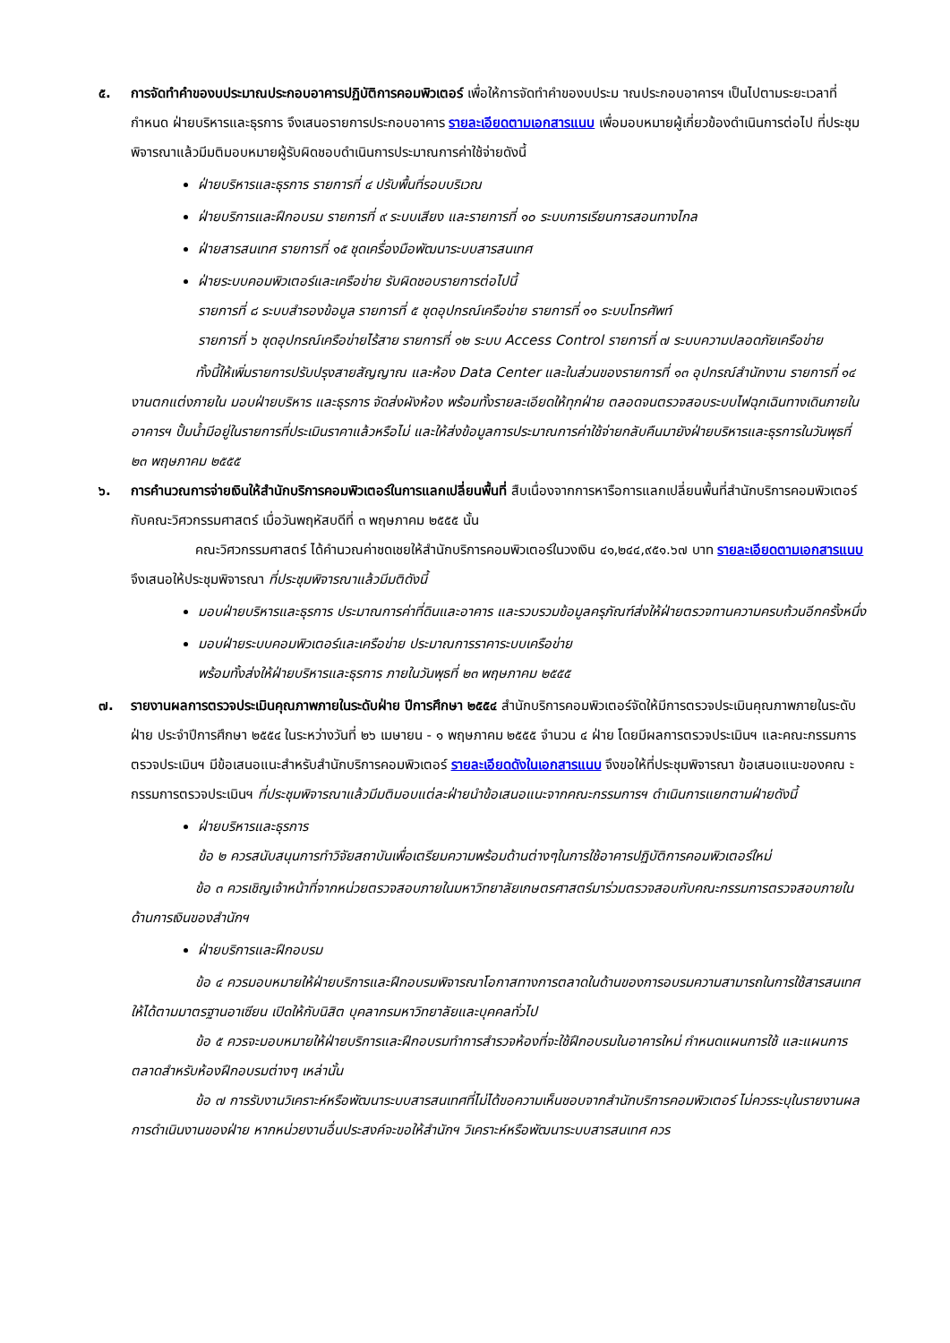๕. การจัดทำคำของบประมาณประกอบอาคารปฏิบัติการคอมพิวเตอร์ เพื่อให้การจัดทำคำของบประม าณประกอบอาคารฯ เป็นไปตามระยะเวลาที่กำหนด ฝ่ายบริหารและธุรการ จึงเสนอรายการประกอบอาคาร รายละเอียดตามเอกสารแนบ เพื่อมอบหมายผู้เกี่ยวข้องดำเนินการต่อไป ที่ประชุมพิจารณาแล้วมีมติมอบหมายผู้รับผิดชอบดำเนินการประมาณการค่าใช้จ่ายดังนี้
ฝ่ายบริหารและธุรการ รายการที่ ๔ ปรับพื้นที่รอบบริเวณ
ฝ่ายบริการและฝึกอบรม รายการที่ ๙ ระบบเสียง และรายการที่ ๑๐ ระบบการเรียนการสอนทางไกล
ฝ่ายสารสนเทศ รายการที่ ๑๕ ชุดเครื่องมือพัฒนาระบบสารสนเทศ
ฝ่ายระบบคอมพิวเตอร์และเครือข่าย รับผิดชอบรายการต่อไปนี้
รายการที่ ๘ ระบบสำรองข้อมูล รายการที่ ๕ ชุดอุปกรณ์เครือข่าย รายการที่ ๑๑ ระบบโทรศัพท์
รายการที่ ๖ ชุดอุปกรณ์เครือข่ายไร้สาย รายการที่ ๑๒ ระบบ Access Control รายการที่ ๗ ระบบความปลอดภัยเครือข่าย
ทั้งนี้ให้เพิ่มรายการปรับปรุงสายสัญญาณ และห้อง Data Center และในส่วนของรายการที่ ๑๓ อุปกรณ์สำนักงาน รายการที่ ๑๔ งานตกแต่งภายใน มอบฝ่ายบริหาร และธุรการ จัดส่งผังห้อง พร้อมทั้งรายละเอียดให้ทุกฝ่าย ตลอดจนตรวจสอบระบบไฟฉุกเฉินทางเดินภายในอาคารฯ ปั้มน้ำมีอยู่ในรายการที่ประเมินราคาแล้วหรือไม่ และให้ส่งข้อมูลการประมาณการค่าใช้จ่ายกลับคืนมายังฝ่ายบริหารและธุรการในวันพุธที่ ๒๓ พฤษภาคม ๒๕๕๕
๖. การคำนวณการจ่ายเงินให้สำนักบริการคอมพิวเตอร์ในการแลกเปลี่ยนพื้นที่ สืบเนื่องจากการหารือการแลกเปลี่ยนพื้นที่สำนักบริการคอมพิวเตอร์กับคณะวิศวกรรมศาสตร์ เมื่อวันพฤหัสบดีที่ ๓ พฤษภาคม ๒๕๕๕ นั้น
คณะวิศวกรรมศาสตร์ ได้คำนวณค่าชดเชยให้สำนักบริการคอมพิวเตอร์ในวงเงิน ๔๑,๒๔๔,๙๕๑.๖๗ บาท รายละเอียดตามเอกสารแนบ จึงเสนอให้ประชุมพิจารณา ที่ประชุมพิจารณาแล้วมีมติดังนี้
มอบฝ่ายบริหารและธุรการ ประมาณการค่าที่ดินและอาคาร และรวบรวมข้อมูลครุภัณฑ์ส่งให้ฝ่ายตรวจทานความครบถ้วนอีกครั้งหนึ่ง
มอบฝ่ายระบบคอมพิวเตอร์และเครือข่าย ประมาณการราคาระบบเครือข่าย
พร้อมทั้งส่งให้ฝ่ายบริหารและธุรการ ภายในวันพุธที่ ๒๓ พฤษภาคม ๒๕๕๕
๗. รายงานผลการตรวจประเมินคุณภาพภายในระดับฝ่าย ปีการศึกษา ๒๕๕๔ สำนักบริการคอมพิวเตอร์จัดให้มีการตรวจประเมินคุณภาพภายในระดับฝ่าย ประจำปีการศึกษา ๒๕๕๔ ในระหว่างวันที่ ๒๖ เมษายน - ๑ พฤษภาคม ๒๕๕๕ จำนวน ๔ ฝ่าย โดยมีผลการตรวจประเมินฯ และคณะกรรมการตรวจประเมินฯ มีข้อเสนอแนะสำหรับสำนักบริการคอมพิวเตอร์ รายละเอียดดังในเอกสารแนบ จึงขอให้ที่ประชุมพิจารณา ข้อเสนอแนะของคณ ะกรรมการตรวจประเมินฯ ที่ประชุมพิจารณาแล้วมีมติมอบแต่ละฝ่ายนำข้อเสนอแนะจากคณะกรรมการฯ ดำเนินการแยกตามฝ่ายดังนี้
ฝ่ายบริหารและธุรการ
ข้อ ๒ ควรสนับสนุนการทำวิจัยสถาบันเพื่อเตรียมความพร้อมด้านต่างๆในการใช้อาคารปฏิบัติการคอมพิวเตอร์ใหม่
ข้อ ๓ ควรเชิญเจ้าหน้าที่จากหน่วยตรวจสอบภายในมหาวิทยาลัยเกษตรศาสตร์มาร่วมตรวจสอบกับคณะกรรมการตรวจสอบภายในด้านการเงินของสำนักฯ
ฝ่ายบริการและฝึกอบรม
ข้อ ๔ ควรมอบหมายให้ฝ่ายบริการและฝึกอบรมพิจารณาโอกาสทางการตลาดในด้านของการอบรมความสามารถในการใช้สารสนเทศให้ได้ตามมาตรฐานอาเซียน เปิดให้กับนิสิต บุคลากรมหาวิทยาลัยและบุคคลทั่วไป
ข้อ ๕ ควรจะมอบหมายให้ฝ่ายบริการและฝึกอบรมทำการสำรวจห้องที่จะใช้ฝึกอบรมในอาคารใหม่ กำหนดแผนการใช้ และแผนการตลาดสำหรับห้องฝึกอบรมต่างๆ เหล่านั้น
ข้อ ๗ การรับงานวิเคราะห์หรือพัฒนาระบบสารสนเทศที่ไม่ได้ขอความเห็นชอบจากสำนักบริการคอมพิวเตอร์ ไม่ควรระบุในรายงานผลการดำเนินงานของฝ่าย หากหน่วยงานอื่นประสงค์จะขอให้สำนักฯ วิเคราะห์หรือพัฒนาระบบสารสนเทศ ควร